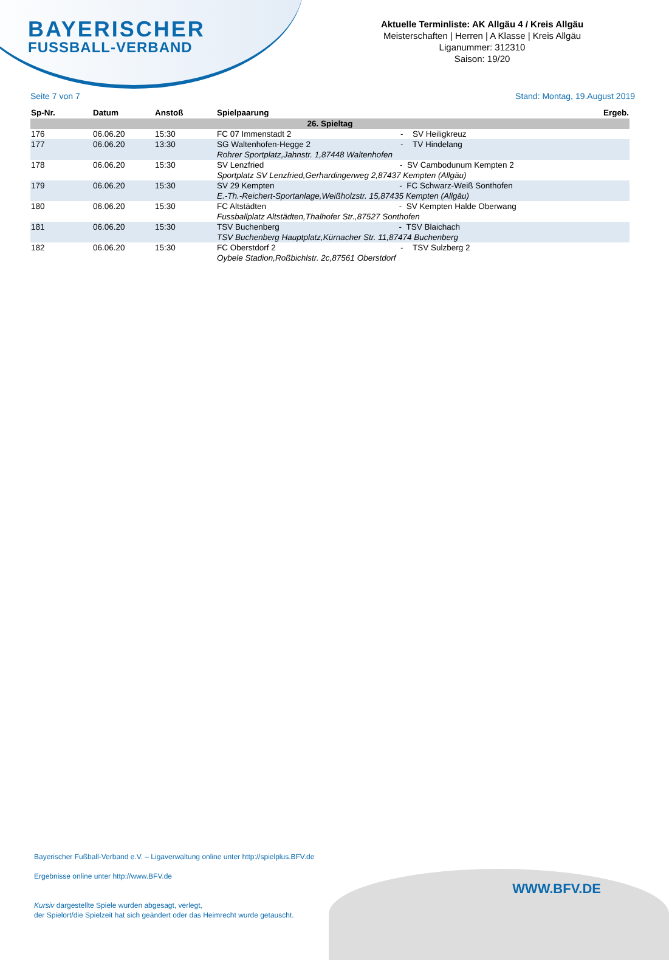BAYERISCHER
FUSSBALL-VERBAND
Aktuelle Terminliste: AK Allgäu 4 / Kreis Allgäu
Meisterschaften | Herren | A Klasse | Kreis Allgäu
Liganummer: 312310
Saison: 19/20
Seite 7 von 7 Stand: Montag, 19.August 2019
| Sp-Nr. | Datum | Anstoß | Spielpaarung | | | Ergeb. |
| --- | --- | --- | --- | --- | --- | --- |
| 26. Spieltag | | | | | | |
| 176 | 06.06.20 | 15:30 | FC 07 Immenstadt 2 | - | SV Heiligkreuz | |
| 177 | 06.06.20 | 13:30 | SG Waltenhofen-Hegge 2 Rohrer Sportplatz,Jahnstr. 1,87448 Waltenhofen | - | TV Hindelang | |
| 178 | 06.06.20 | 15:30 | SV Lenzfried - SV Cambodunum Kempten 2 Sportplatz SV Lenzfried,Gerhardingerweg 2,87437 Kempten (Allgäu) | | | |
| 179 | 06.06.20 | 15:30 | SV 29 Kempten - FC Schwarz-Weiß Sonthofen E.-Th.-Reichert-Sportanlage,Weißholzstr. 15,87435 Kempten (Allgäu) | | | |
| 180 | 06.06.20 | 15:30 | FC Altstädten - SV Kempten Halde Oberwang Fussballplatz Altstädten,Thalhofer Str.,87527 Sonthofen | | | |
| 181 | 06.06.20 | 15:30 | TSV Buchenberg - TSV Blaichach TSV Buchenberg Hauptplatz,Kürnacher Str. 11,87474 Buchenberg | | | |
| 182 | 06.06.20 | 15:30 | FC Oberstdorf 2 Oybele Stadion,Roßbichlstr. 2c,87561 Oberstdorf | - | TSV Sulzberg 2 | |
WWW.BFV.DE
Bayerischer Fußball-Verband e.V. – Ligaverwaltung online unter http://spielplus.BFV.de
Ergebnisse online unter http://www.BFV.de
Kursiv dargestellte Spiele wurden abgesagt, verlegt,
der Spielort/die Spielzeit hat sich geändert oder das Heimrecht wurde getauscht.